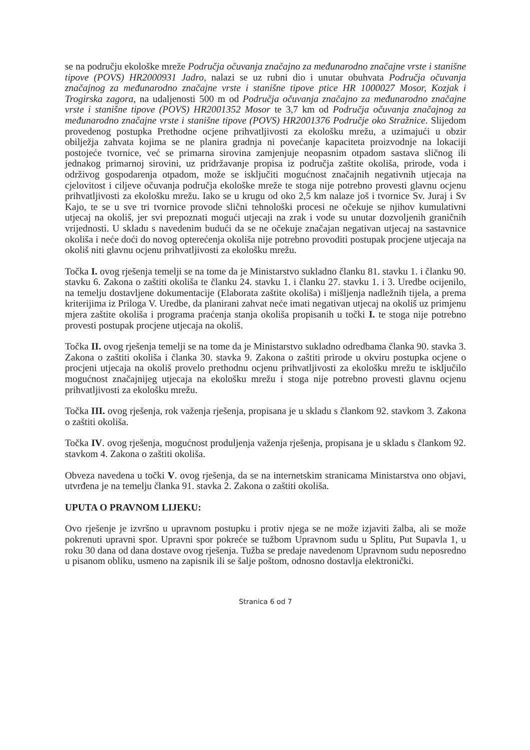se na području ekološke mreže Područja očuvanja značajno za međunarodno značajne vrste i stanišne tipove (POVS) HR2000931 Jadro, nalazi se uz rubni dio i unutar obuhvata Područja očuvanja značajnog za međunarodno značajne vrste i stanišne tipove ptice HR 1000027 Mosor, Kozjak i Trogirska zagora, na udaljenosti 500 m od Područja očuvanja značajno za međunarodno značajne vrste i stanišne tipove (POVS) HR2001352 Mosor te 3,7 km od Područja očuvanja značajnog za međunarodno značajne vrste i stanišne tipove (POVS) HR2001376 Područje oko Stražnice. Slijedom provedenog postupka Prethodne ocjene prihvatljivosti za ekološku mrežu, a uzimajući u obzir obilježja zahvata kojima se ne planira gradnja ni povećanje kapaciteta proizvodnje na lokaciji postojeće tvornice, već se primarna sirovina zamjenjuje neopasnim otpadom sastava sličnog ili jednakog primarnoj sirovini, uz pridržavanje propisa iz područja zaštite okoliša, prirode, voda i održivog gospodarenja otpadom, može se isključiti mogućnost značajnih negativnih utjecaja na cjelovitost i ciljeve očuvanja područja ekološke mreže te stoga nije potrebno provesti glavnu ocjenu prihvatljivosti za ekološku mrežu. Iako se u krugu od oko 2,5 km nalaze još i tvornice Sv. Juraj i Sv Kajo, te se u sve tri tvornice provode slični tehnološki procesi ne očekuje se njihov kumulativni utjecaj na okoliš, jer svi prepoznati mogući utjecaji na zrak i vode su unutar dozvoljenih graničnih vrijednosti. U skladu s navedenim budući da se ne očekuje značajan negativan utjecaj na sastavnice okoliša i neće doći do novog opterećenja okoliša nije potrebno provoditi postupak procjene utjecaja na okoliš niti glavnu ocjenu prihvatljivosti za ekološku mrežu.
Točka I. ovog rješenja temelji se na tome da je Ministarstvo sukladno članku 81. stavku 1. i članku 90. stavku 6. Zakona o zaštiti okoliša te članku 24. stavku 1. i članku 27. stavku 1. i 3. Uredbe ocijenilo, na temelju dostavljene dokumentacije (Elaborata zaštite okoliša) i mišljenja nadležnih tijela, a prema kriterijima iz Priloga V. Uredbe, da planirani zahvat neće imati negativan utjecaj na okoliš uz primjenu mjera zaštite okoliša i programa praćenja stanja okoliša propisanih u točki I. te stoga nije potrebno provesti postupak procjene utjecaja na okoliš.
Točka II. ovog rješenja temelji se na tome da je Ministarstvo sukladno odredbama članka 90. stavka 3. Zakona o zaštiti okoliša i članka 30. stavka 9. Zakona o zaštiti prirode u okviru postupka ocjene o procjeni utjecaja na okoliš provelo prethodnu ocjenu prihvatljivosti za ekološku mrežu te isključilo mogućnost značajnijeg utjecaja na ekološku mrežu i stoga nije potrebno provesti glavnu ocjenu prihvatljivosti za ekološku mrežu.
Točka III. ovog rješenja, rok važenja rješenja, propisana je u skladu s člankom 92. stavkom 3. Zakona o zaštiti okoliša.
Točka IV. ovog rješenja, mogućnost produljenja važenja rješenja, propisana je u skladu s člankom 92. stavkom 4. Zakona o zaštiti okoliša.
Obveza navedena u točki V. ovog rješenja, da se na internetskim stranicama Ministarstva ono objavi, utvrđena je na temelju članka 91. stavka 2. Zakona o zaštiti okoliša.
UPUTA O PRAVNOM LIJEKU:
Ovo rješenje je izvršno u upravnom postupku i protiv njega se ne može izjaviti žalba, ali se može pokrenuti upravni spor. Upravni spor pokreće se tužbom Upravnom sudu u Splitu, Put Supavla 1, u roku 30 dana od dana dostave ovog rješenja. Tužba se predaje navedenom Upravnom sudu neposredno u pisanom obliku, usmeno na zapisnik ili se šalje poštom, odnosno dostavlja elektronički.
Stranica 6 od 7